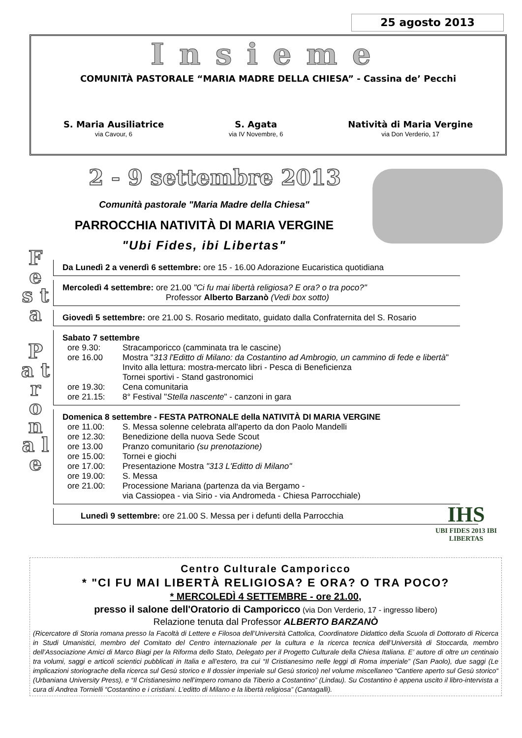25 agosto 2013
Insieme
COMUNITÀ PASTORALE “MARIA MADRE DELLA CHIESA” - Cassina de’ Pecchi
S. Maria Ausiliatrice
via Cavour, 6
S. Agata
via IV Novembre, 6
Natività di Maria Vergine
via Don Verderio, 17
2 - 9 settembre 2013
Comunità pastorale "Maria Madre della Chiesa"
PARROCCHIA NATIVITÀ DI MARIA VERGINE
"Ubi Fides, ibi Libertas"
F e s t a
P a t r o n a l e
Da Lunedì 2 a venerdì 6 settembre: ore 15 - 16.00 Adorazione Eucaristica quotidiana
Mercoledì 4 settembre: ore 21.00 "Ci fu mai libertà religiosa? E ora? o tra poco?"
Professor Alberto Barzanò (Vedi box sotto)
Giovedì 5 settembre: ore 21.00 S. Rosario meditato, guidato dalla Confraternita del S. Rosario
Sabato 7 settembre
ore 9.30: Stracamporicco (camminata tra le cascine)
ore 16.00 Mostra "313 l'Editto di Milano: da Costantino ad Ambrogio, un cammino di fede e libertà"
Invito alla lettura: mostra-mercato libri - Pesca di Beneficienza
Tornei sportivi - Stand gastronomici
ore 19.30: Cena comunitaria
ore 21.15: 8° Festival "Stella nascente" - canzoni in gara
Domenica 8 settembre - FESTA PATRONALE della NATIVITÀ DI MARIA VERGINE
ore 11.00: S. Messa solenne celebrata all'aperto da don Paolo Mandelli
ore 12.30: Benedizione della nuova Sede Scout
ore 13.00 Pranzo comunitario (su prenotazione)
ore 15.00: Tornei e giochi
ore 17.00: Presentazione Mostra "313 L'Editto di Milano"
ore 19.00: S. Messa
ore 21.00: Processione Mariana (partenza da via Bergamo -
via Cassiopea - via Sirio - via Andromeda - Chiesa Parrocchiale)
Lunedì 9 settembre: ore 21.00 S. Messa per i defunti della Parrocchia
IHS
UBI FIDES 2013 IBI LIBERTAS
Centro Culturale Camporicco
* "CI FU MAI LIBERTÀ RELIGIOSA? E ORA? O TRA POCO?
* MERCOLEDÌ 4 SETTEMBRE - ore 21.00,
presso il salone dell'Oratorio di Camporicco (via Don Verderio, 17 - ingresso libero)
Relazione tenuta dal Professor ALBERTO BARZANÒ
(Ricercatore di Storia romana presso la Facoltà di Lettere e Filosoa dell’Università Cattolica, Coordinatore Didattico della Scuola di Dottorato di Ricerca in Studi Umanistici, membro del Comitato del Centro internazionale per la cultura e la ricerca tecnica dell’Università di Stoccarda, membro dell’Associazione Amici di Marco Biagi per la Riforma dello Stato, Delegato per il Progetto Culturale della Chiesa Italiana. E’ autore di oltre un centinaio tra volumi, saggi e articoli scientici pubblicati in Italia e all’estero, tra cui “Il Cristianesimo nelle leggi di Roma imperiale” (San Paolo), due saggi (Le implicazioni storiograche della ricerca sul Gesù storico e Il dossier imperiale sul Gesù storico) nel volume miscellaneo “Cantiere aperto sul Gesù storico“ (Urbaniana University Press), e “Il Cristianesimo nell’impero romano da Tiberio a Costantino” (Lindau). Su Costantino è appena uscito il libro-intervista a cura di Andrea Tornielli “Costantino e i cristiani. L’editto di Milano e la libertà religiosa” (Cantagalli).